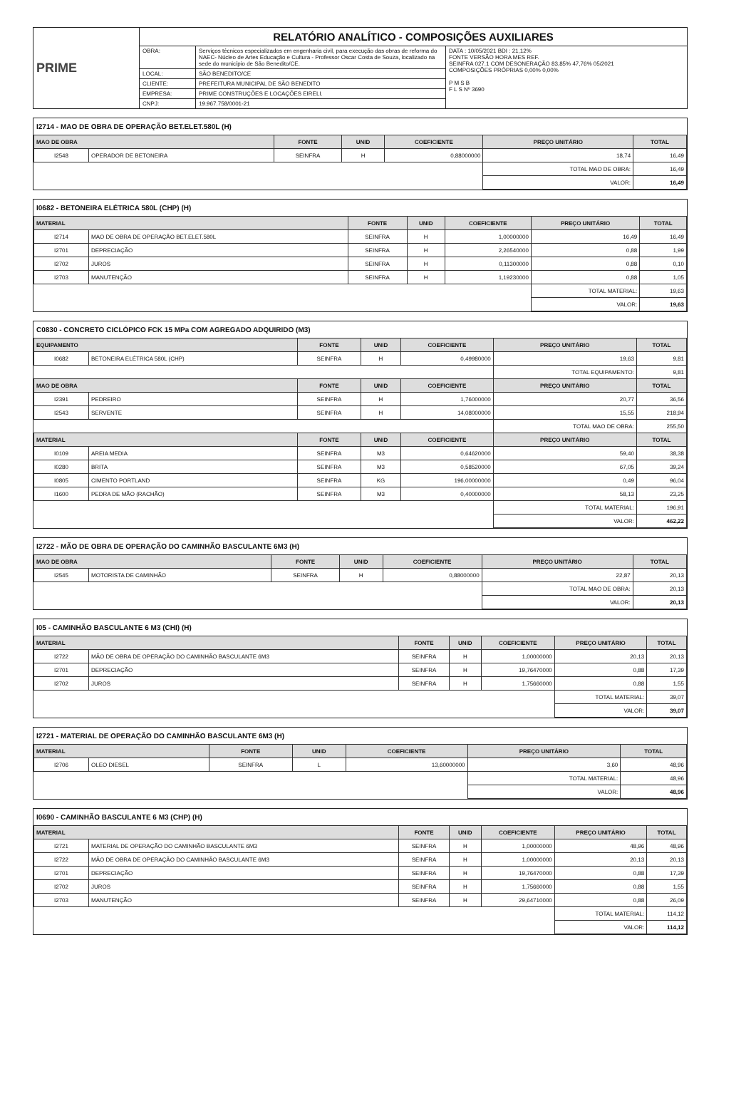| PRIME | RELATÓRIO ANALÍTICO - COMPOSIÇÕES AUXILIARES | | |
| | OBRA: | Serviços técnicos especializados em engenharia civil, para execução das obras de reforma do NAEC- Núcleo de Artes Educação e Cultura - Professor Oscar Costa de Souza, localizado na sede do município de São Benedito/CE. | DATA : 10/05/2021 BDI : 21,12% FONTE VERSÃO HORA MES REF. SEINFRA 027.1 COM DESONERAÇÃO 83,85% 47,76% 05/2021 COMPOSIÇÕES PRÓPRIAS 0,00% 0,00% P M S B F L S Nº 3690 |
| | LOCAL: | SÃO BENEDITO/CE | |
| | CLIENTE: | PREFEITURA MUNICIPAL DE SÃO BENEDITO | |
| | EMPRESA: | PRIME CONSTRUÇÕES E LOCAÇÕES EIRELI. | |
| | CNPJ: | 19.967.758/0001-21 | |
I2714 - MAO DE OBRA DE OPERAÇÃO BET.ELET.580L (H)
| MAO DE OBRA | | FONTE | UNID | COEFICIENTE | PREÇO UNITÁRIO | TOTAL |
| --- | --- | --- | --- | --- | --- | --- |
| I2548 | OPERADOR DE BETONEIRA | SEINFRA | H | 0,88000000 | 18,74 | 16,49 |
| | | | | | TOTAL MAO DE OBRA: | 16,49 |
| | | | | | VALOR: | 16,49 |
I0682 - BETONEIRA ELÉTRICA 580L (CHP) (H)
| MATERIAL | | FONTE | UNID | COEFICIENTE | PREÇO UNITÁRIO | TOTAL |
| --- | --- | --- | --- | --- | --- | --- |
| I2714 | MAO DE OBRA DE OPERAÇÃO BET.ELET.580L | SEINFRA | H | 1,00000000 | 16,49 | 16,49 |
| I2701 | DEPRECIAÇÃO | SEINFRA | H | 2,26540000 | 0,88 | 1,99 |
| I2702 | JUROS | SEINFRA | H | 0,11300000 | 0,88 | 0,10 |
| I2703 | MANUTENÇÃO | SEINFRA | H | 1,19230000 | 0,88 | 1,05 |
| | | | | | TOTAL MATERIAL: | 19,63 |
| | | | | | VALOR: | 19,63 |
C0830 - CONCRETO CICLÓPICO FCK 15 MPa COM AGREGADO ADQUIRIDO (M3)
| EQUIPAMENTO | | FONTE | UNID | COEFICIENTE | PREÇO UNITÁRIO | TOTAL |
| --- | --- | --- | --- | --- | --- | --- |
| I0682 | BETONEIRA ELÉTRICA 580L (CHP) | SEINFRA | H | 0,49980000 | 19,63 | 9,81 |
| | | | | | TOTAL EQUIPAMENTO: | 9,81 |
| MAO DE OBRA | | FONTE | UNID | COEFICIENTE | PREÇO UNITÁRIO | TOTAL |
| I2391 | PEDREIRO | SEINFRA | H | 1,76000000 | 20,77 | 36,56 |
| I2543 | SERVENTE | SEINFRA | H | 14,08000000 | 15,55 | 218,94 |
| | | | | | TOTAL MAO DE OBRA: | 255,50 |
| MATERIAL | | FONTE | UNID | COEFICIENTE | PREÇO UNITÁRIO | TOTAL |
| I0109 | AREIA MEDIA | SEINFRA | M3 | 0,64620000 | 59,40 | 38,38 |
| I0280 | BRITA | SEINFRA | M3 | 0,58520000 | 67,05 | 39,24 |
| I0805 | CIMENTO PORTLAND | SEINFRA | KG | 196,00000000 | 0,49 | 96,04 |
| I1600 | PEDRA DE MÃO (RACHÃO) | SEINFRA | M3 | 0,40000000 | 58,13 | 23,25 |
| | | | | | TOTAL MATERIAL: | 196,91 |
| | | | | | VALOR: | 462,22 |
I2722 - MÃO DE OBRA DE OPERAÇÃO DO CAMINHÃO BASCULANTE 6M3 (H)
| MAO DE OBRA | | FONTE | UNID | COEFICIENTE | PREÇO UNITÁRIO | TOTAL |
| --- | --- | --- | --- | --- | --- | --- |
| I2545 | MOTORISTA DE CAMINHÃO | SEINFRA | H | 0,88000000 | 22,87 | 20,13 |
| | | | | | TOTAL MAO DE OBRA: | 20,13 |
| | | | | | VALOR: | 20,13 |
I05 - CAMINHÃO BASCULANTE 6 M3 (CHI) (H)
| MATERIAL | | FONTE | UNID | COEFICIENTE | PREÇO UNITÁRIO | TOTAL |
| --- | --- | --- | --- | --- | --- | --- |
| I2722 | MÃO DE OBRA DE OPERAÇÃO DO CAMINHÃO BASCULANTE 6M3 | SEINFRA | H | 1,00000000 | 20,13 | 20,13 |
| I2701 | DEPRECIAÇÃO | SEINFRA | H | 19,76470000 | 0,88 | 17,39 |
| I2702 | JUROS | SEINFRA | H | 1,75660000 | 0,88 | 1,55 |
| | | | | | TOTAL MATERIAL: | 39,07 |
| | | | | | VALOR: | 39,07 |
I2721 - MATERIAL DE OPERAÇÃO DO CAMINHÃO BASCULANTE 6M3 (H)
| MATERIAL | | FONTE | UNID | COEFICIENTE | PREÇO UNITÁRIO | TOTAL |
| --- | --- | --- | --- | --- | --- | --- |
| I2706 | OLEO DIESEL | SEINFRA | L | 13,60000000 | 3,60 | 48,96 |
| | | | | | TOTAL MATERIAL: | 48,96 |
| | | | | | VALOR: | 48,96 |
I0690 - CAMINHÃO BASCULANTE 6 M3 (CHP) (H)
| MATERIAL | | FONTE | UNID | COEFICIENTE | PREÇO UNITÁRIO | TOTAL |
| --- | --- | --- | --- | --- | --- | --- |
| I2721 | MATERIAL DE OPERAÇÃO DO CAMINHÃO BASCULANTE 6M3 | SEINFRA | H | 1,00000000 | 48,96 | 48,96 |
| I2722 | MÃO DE OBRA DE OPERAÇÃO DO CAMINHÃO BASCULANTE 6M3 | SEINFRA | H | 1,00000000 | 20,13 | 20,13 |
| I2701 | DEPRECIAÇÃO | SEINFRA | H | 19,76470000 | 0,88 | 17,39 |
| I2702 | JUROS | SEINFRA | H | 1,75660000 | 0,88 | 1,55 |
| I2703 | MANUTENÇÃO | SEINFRA | H | 29,64710000 | 0,88 | 26,09 |
| | | | | | TOTAL MATERIAL: | 114,12 |
| | | | | | VALOR: | 114,12 |